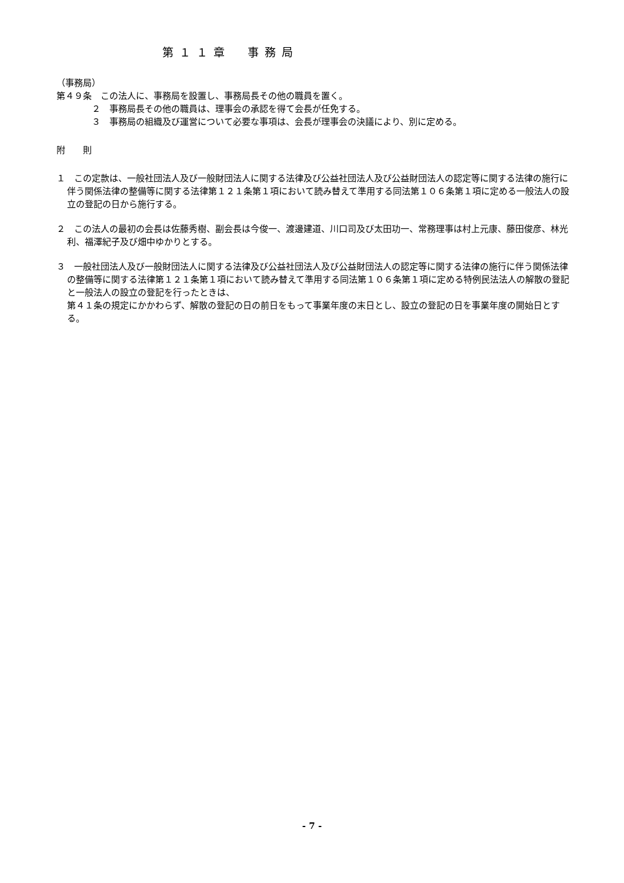第１１章　事務局
（事務局）
第４９条　この法人に、事務局を設置し、事務局長その他の職員を置く。
２　事務局長その他の職員は、理事会の承認を得て会長が任免する。
３　事務局の組織及び運営について必要な事項は、会長が理事会の決議により、別に定める。
附　　則
１　この定款は、一般社団法人及び一般財団法人に関する法律及び公益社団法人及び公益財団法人の認定等に関する法律の施行に伴う関係法律の整備等に関する法律第１２１条第１項において読み替えて準用する同法第１０６条第１項に定める一般法人の設立の登記の日から施行する。
２　この法人の最初の会長は佐藤秀樹、副会長は今俊一、渡邊建道、川口司及び太田功一、常務理事は村上元康、藤田俊彦、林光利、福澤紀子及び畑中ゆかりとする。
３　一般社団法人及び一般財団法人に関する法律及び公益社団法人及び公益財団法人の認定等に関する法律の施行に伴う関係法律の整備等に関する法律第１２１条第１項において読み替えて準用する同法第１０６条第１項に定める特例民法法人の解散の登記と一般法人の設立の登記を行ったときは、
第４１条の規定にかかわらず、解散の登記の日の前日をもって事業年度の末日とし、設立の登記の日を事業年度の開始日とする。
- 7 -